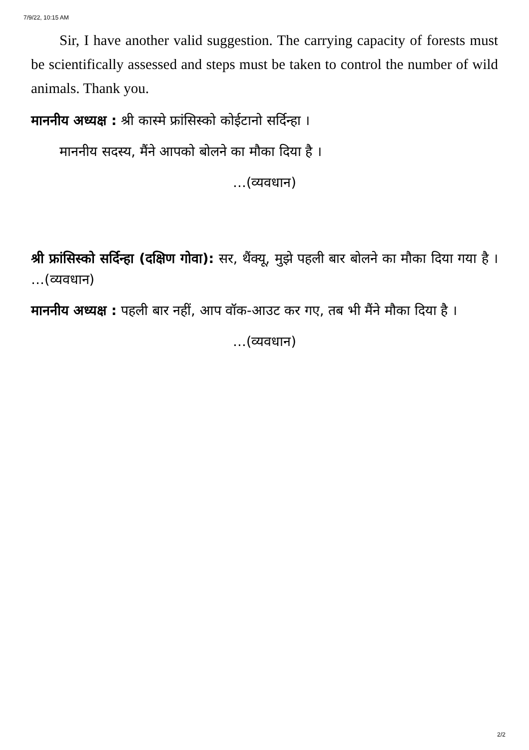7/9/22, 10:15 AM
Sir, I have another valid suggestion. The carrying capacity of forests must be scientifically assessed and steps must be taken to control the number of wild animals. Thank you.
माननीय अध्यक्ष : श्री कास्मे फ्रांसिस्को कोईटानो सर्दिन्हा ।
माननीय सदस्य, मैंने आपको बोलने का मौका दिया है ।
…(व्यवधान)
श्री फ्रांसिस्को सर्दिन्हा (दक्षिण गोवा): सर, थैंक्यू, मुझे पहली बार बोलने का मौका दिया गया है । …(व्यवधान)
माननीय अध्यक्ष : पहली बार नहीं, आप वॉक-आउट कर गए, तब भी मैंने मौका दिया है ।
…(व्यवधान)
2/2